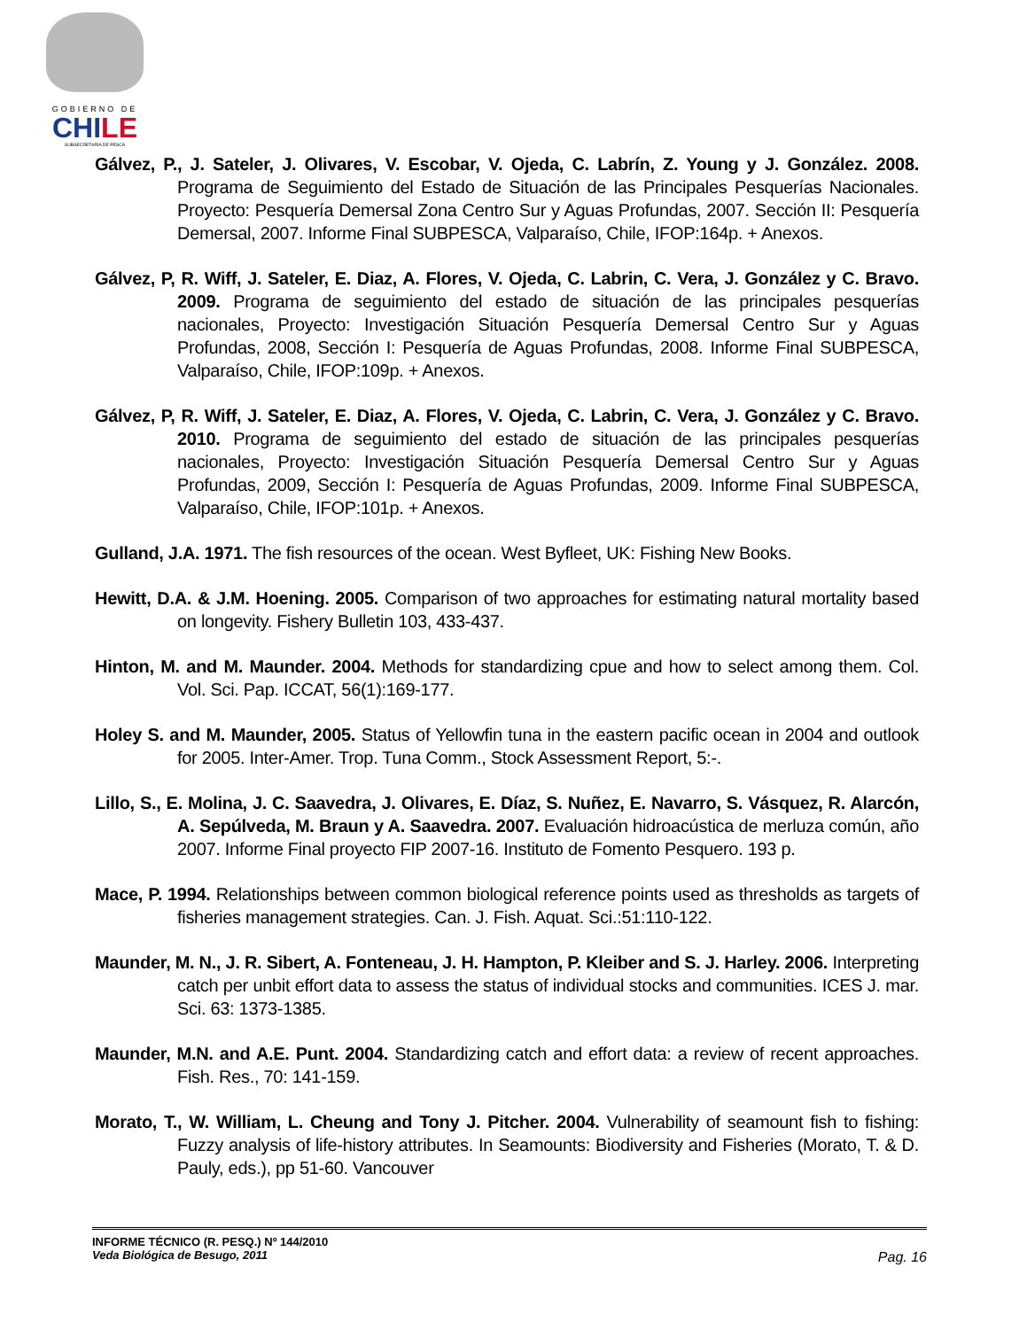GOBIERNO DE
CHILE
SUBSECRETARÍA DE PESCA
Gálvez, P., J. Sateler, J. Olivares, V. Escobar, V. Ojeda, C. Labrín, Z. Young y J. González. 2008. Programa de Seguimiento del Estado de Situación de las Principales Pesquerías Nacionales. Proyecto: Pesquería Demersal Zona Centro Sur y Aguas Profundas, 2007. Sección II: Pesquería Demersal, 2007. Informe Final SUBPESCA, Valparaíso, Chile, IFOP:164p. + Anexos.
Gálvez, P, R. Wiff, J. Sateler, E. Diaz, A. Flores, V. Ojeda, C. Labrin, C. Vera, J. González y C. Bravo. 2009. Programa de seguimiento del estado de situación de las principales pesquerías nacionales, Proyecto: Investigación Situación Pesquería Demersal Centro Sur y Aguas Profundas, 2008, Sección I: Pesquería de Aguas Profundas, 2008. Informe Final SUBPESCA, Valparaíso, Chile, IFOP:109p. + Anexos.
Gálvez, P, R. Wiff, J. Sateler, E. Diaz, A. Flores, V. Ojeda, C. Labrin, C. Vera, J. González y C. Bravo. 2010. Programa de seguimiento del estado de situación de las principales pesquerías nacionales, Proyecto: Investigación Situación Pesquería Demersal Centro Sur y Aguas Profundas, 2009, Sección I: Pesquería de Aguas Profundas, 2009. Informe Final SUBPESCA, Valparaíso, Chile, IFOP:101p. + Anexos.
Gulland, J.A. 1971. The fish resources of the ocean. West Byfleet, UK: Fishing New Books.
Hewitt, D.A. & J.M. Hoening. 2005. Comparison of two approaches for estimating natural mortality based on longevity. Fishery Bulletin 103, 433-437.
Hinton, M. and M. Maunder. 2004. Methods for standardizing cpue and how to select among them. Col. Vol. Sci. Pap. ICCAT, 56(1):169-177.
Holey S. and M. Maunder, 2005. Status of Yellowfin tuna in the eastern pacific ocean in 2004 and outlook for 2005. Inter-Amer. Trop. Tuna Comm., Stock Assessment Report, 5:-.
Lillo, S., E. Molina, J. C. Saavedra, J. Olivares, E. Díaz, S. Nuñez, E. Navarro, S. Vásquez, R. Alarcón, A. Sepúlveda, M. Braun y A. Saavedra. 2007. Evaluación hidroacústica de merluza común, año 2007. Informe Final proyecto FIP 2007-16. Instituto de Fomento Pesquero. 193 p.
Mace, P. 1994. Relationships between common biological reference points used as thresholds as targets of fisheries management strategies. Can. J. Fish. Aquat. Sci.:51:110-122.
Maunder, M. N., J. R. Sibert, A. Fonteneau, J. H. Hampton, P. Kleiber and S. J. Harley. 2006. Interpreting catch per unbit effort data to assess the status of individual stocks and communities. ICES J. mar. Sci. 63: 1373-1385.
Maunder, M.N. and A.E. Punt. 2004. Standardizing catch and effort data: a review of recent approaches. Fish. Res., 70: 141-159.
Morato, T., W. William, L. Cheung and Tony J. Pitcher. 2004. Vulnerability of seamount fish to fishing: Fuzzy analysis of life-history attributes. In Seamounts: Biodiversity and Fisheries (Morato, T. & D. Pauly, eds.), pp 51-60. Vancouver
INFORME TÉCNICO (R. PESQ.) Nº 144/2010
Veda Biológica de Besugo, 2011
Pag. 16